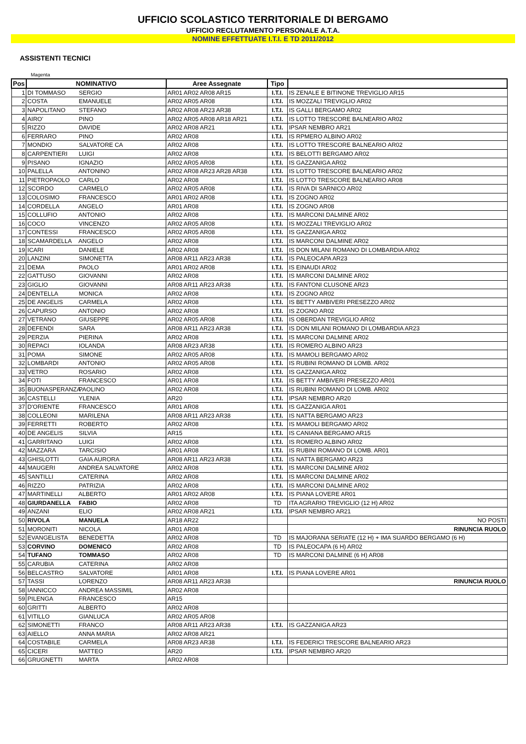UFFICIO SCOLASTICO TERRITORIALE DI BERGAMO
UFFICIO RECLUTAMENTO PERSONALE A.T.A.
NOMINE EFFETTUATE I.T.I. E TD 2011/2012
ASSISTENTI TECNICI
Magenta
| Pos | NOMINATIVO | Aree Assegnate | Tipo | |
| --- | --- | --- | --- | --- |
| 1 | DI TOMMASO SERGIO | AR01 AR02 AR08 AR15 | I.T.I. | IS ZENALE E BITINONE TREVIGLIO AR15 |
| 2 | COSTA EMANUELE | AR02 AR05 AR08 | I.T.I. | IS MOZZALI TREVIGLIO AR02 |
| 3 | NAPOLITANO STEFANO | AR02 AR08 AR23 AR38 | I.T.I. | IS GALLI BERGAMO AR02 |
| 4 | AIRO' PINO | AR02 AR05 AR08 AR18 AR21 | I.T.I. | IS LOTTO TRESCORE BALNEARIO AR02 |
| 5 | RIZZO DAVIDE | AR02 AR08 AR21 | I.T.I. | IPSAR NEMBRO AR21 |
| 6 | FERRARO PINO | AR02 AR08 | I.T.I. | IS RPMERO ALBINO AR02 |
| 7 | MONDIO SALVATORE CA | AR02 AR08 | I.T.I. | IS LOTTO TRESCORE BALNEARIO AR02 |
| 8 | CARPENTIERI LUIGI | AR02 AR08 | I.T.I. | IS BELOTTI BERGAMO AR02 |
| 9 | PISANO IGNAZIO | AR02 AR05 AR08 | I.T.I. | IS GAZZANIGA AR02 |
| 10 | PALELLA ANTONINO | AR02 AR08 AR23 AR28 AR38 | I.T.I. | IS LOTTO TRESCORE BALNEARIO AR02 |
| 11 | PIETROPAOLO CARLO | AR02 AR08 | I.T.I. | IS LOTTO TRESCORE BALNEARIO AR08 |
| 12 | SCORDO CARMELO | AR02 AR05 AR08 | I.T.I. | IS RIVA DI SARNICO AR02 |
| 13 | COLOSIMO FRANCESCO | AR01 AR02 AR08 | I.T.I. | IS ZOGNO AR02 |
| 14 | CORDELLA ANGELO | AR01 AR08 | I.T.I. | IS ZOGNO AR08 |
| 15 | COLLUFIO ANTONIO | AR02 AR08 | I.T.I. | IS MARCONI DALMINE AR02 |
| 16 | COCO VINCENZO | AR02 AR05 AR08 | I.T.I. | IS MOZZALI TREVIGLIO AR02 |
| 17 | CONTESSI FRANCESCO | AR02 AR05 AR08 | I.T.I. | IS GAZZANIGA AR02 |
| 18 | SCAMARDELLA ANGELO | AR02 AR08 | I.T.I. | IS MARCONI DALMINE AR02 |
| 19 | ICARI DANIELE | AR02 AR08 | I.T.I. | IS DON MILANI ROMANO DI LOMBARDIA AR02 |
| 20 | LANZINI SIMONETTA | AR08 AR11 AR23 AR38 | I.T.I. | IS PALEOCAPA AR23 |
| 21 | DEMA PAOLO | AR01 AR02 AR08 | I.T.I. | IS EINAUDI AR02 |
| 22 | GATTUSO GIOVANNI | AR02 AR08 | I.T.I. | IS MARCONI DALMINE AR02 |
| 23 | GIGLIO GIOVANNI | AR08 AR11 AR23 AR38 | I.T.I. | IS FANTONI CLUSONE AR23 |
| 24 | DENTELLA MONICA | AR02 AR08 | I.T.I. | IS ZOGNO AR02 |
| 25 | DE ANGELIS CARMELA | AR02 AR08 | I.T.I. | IS BETTY AMBIVERI PRESEZZO AR02 |
| 26 | CAPURSO ANTONIO | AR02 AR08 | I.T.I. | IS ZOGNO AR02 |
| 27 | VETRANO GIUSEPPE | AR02 AR05 AR08 | I.T.I. | IS OBERDAN TREVIGLIO AR02 |
| 28 | DEFENDI SARA | AR08 AR11 AR23 AR38 | I.T.I. | IS DON MILANI ROMANO DI LOMBARDIA AR23 |
| 29 | PERZIA PIERINA | AR02 AR08 | I.T.I. | IS MARCONI DALMINE AR02 |
| 30 | REPACI IOLANDA | AR08 AR23 AR38 | I.T.I. | IS ROMERO ALBINO AR23 |
| 31 | POMA SIMONE | AR02 AR05 AR08 | I.T.I. | IS MAMOLI BERGAMO AR02 |
| 32 | LOMBARDI ANTONIO | AR02 AR05 AR08 | I.T.I. | IS RUBINI ROMANO DI LOMB. AR02 |
| 33 | VETRO ROSARIO | AR02 AR08 | I.T.I. | IS GAZZANIGA AR02 |
| 34 | FOTI FRANCESCO | AR01 AR08 | I.T.I. | IS BETTY AMBIVERI PRESEZZO AR01 |
| 35 | BUONASPERANZA PAOLINO | AR02 AR08 | I.T.I. | IS RUBINI ROMANO DI LOMB. AR02 |
| 36 | CASTELLI YLENIA | AR20 | I.T.I. | IPSAR NEMBRO AR20 |
| 37 | D'ORIENTE FRANCESCO | AR01 AR08 | I.T.I. | IS GAZZANIGA AR01 |
| 38 | COLLEONI MARILENA | AR08 AR11 AR23 AR38 | I.T.I. | IS NATTA BERGAMO AR23 |
| 39 | FERRETTI ROBERTO | AR02 AR08 | I.T.I. | IS MAMOLI BERGAMO AR02 |
| 40 | DE ANGELIS SILVIA | AR15 | I.T.I. | IS CANIANA BERGAMO AR15 |
| 41 | GARRITANO LUIGI | AR02 AR08 | I.T.I. | IS ROMERO ALBINO AR02 |
| 42 | MAZZARA TARCISIO | AR01 AR08 | I.T.I. | IS RUBINI ROMANO DI LOMB. AR01 |
| 43 | GHISLOTTI GAIA AURORA | AR08 AR11 AR23 AR38 | I.T.I. | IS NATTA BERGAMO AR23 |
| 44 | MAUGERI ANDREA SALVATORE | AR02 AR08 | I.T.I. | IS MARCONI DALMINE AR02 |
| 45 | SANTILLI CATERINA | AR02 AR08 | I.T.I. | IS MARCONI DALMINE AR02 |
| 46 | RIZZO PATRIZIA | AR02 AR08 | I.T.I. | IS MARCONI DALMINE AR02 |
| 47 | MARTINELLI ALBERTO | AR01 AR02 AR08 | I.T.I. | IS PIANA LOVERE AR01 |
| 48 | GIURDANELLA FABIO | AR02 AR08 | TD | ITA AGRARIO TREVIGLIO (12 H) AR02 |
| 49 | ANZANI ELIO | AR02 AR08 AR21 | I.T.I. | IPSAR NEMBRO AR21 |
| 50 | RIVOLA MANUELA | AR18 AR22 | | NO POSTI |
| 51 | MORONITI NICOLA | AR01 AR08 | | RINUNCIA RUOLO |
| 52 | EVANGELISTA BENEDETTA | AR02 AR08 | TD | IS MAJORANA SERIATE (12 H) + IMA SUARDO BERGAMO (6 H) |
| 53 | CORVINO DOMENICO | AR02 AR08 | TD | IS PALEOCAPA (6 H) AR02 |
| 54 | TUFANO TOMMASO | AR02 AR08 | TD | IS MARCONI DALMINE (6 H) AR08 |
| 55 | CARUBIA CATERINA | AR02 AR08 | | |
| 56 | BELCASTRO SALVATORE | AR01 AR08 | I.T.I. | IS PIANA LOVERE AR01 |
| 57 | TASSI LORENZO | AR08 AR11 AR23 AR38 | | RINUNCIA RUOLO |
| 58 | IANNICCO ANDREA MASSIMIL | AR02 AR08 | | |
| 59 | PILENGA FRANCESCO | AR15 | | |
| 60 | GRITTI ALBERTO | AR02 AR08 | | |
| 61 | VITILLO GIANLUCA | AR02 AR05 AR08 | | |
| 62 | SIMONETTI FRANCO | AR08 AR11 AR23 AR38 | I.T.I. | IS GAZZANIGA AR23 |
| 63 | AIELLO ANNA MARIA | AR02 AR08 AR21 | | |
| 64 | COSTABILE CARMELA | AR08 AR23 AR38 | I.T.I. | IS FEDERICI TRESCORE BALNEARIO AR23 |
| 65 | CICERI MATTEO | AR20 | I.T.I. | IPSAR NEMBRO AR20 |
| 66 | GRUGNETTI MARTA | AR02 AR08 | | |